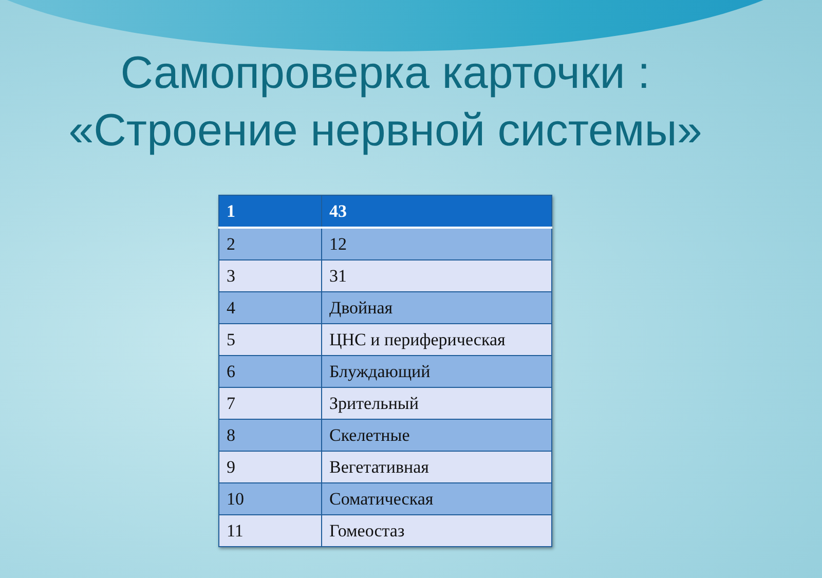Самопроверка карточки :
«Строение нервной системы»
| 1 | 43 |
| --- | --- |
| 2 | 12 |
| 3 | 31 |
| 4 | Двойная |
| 5 | ЦНС и периферическая |
| 6 | Блуждающий |
| 7 | Зрительный |
| 8 | Скелетные |
| 9 | Вегетативная |
| 10 | Соматическая |
| 11 | Гомеостаз |